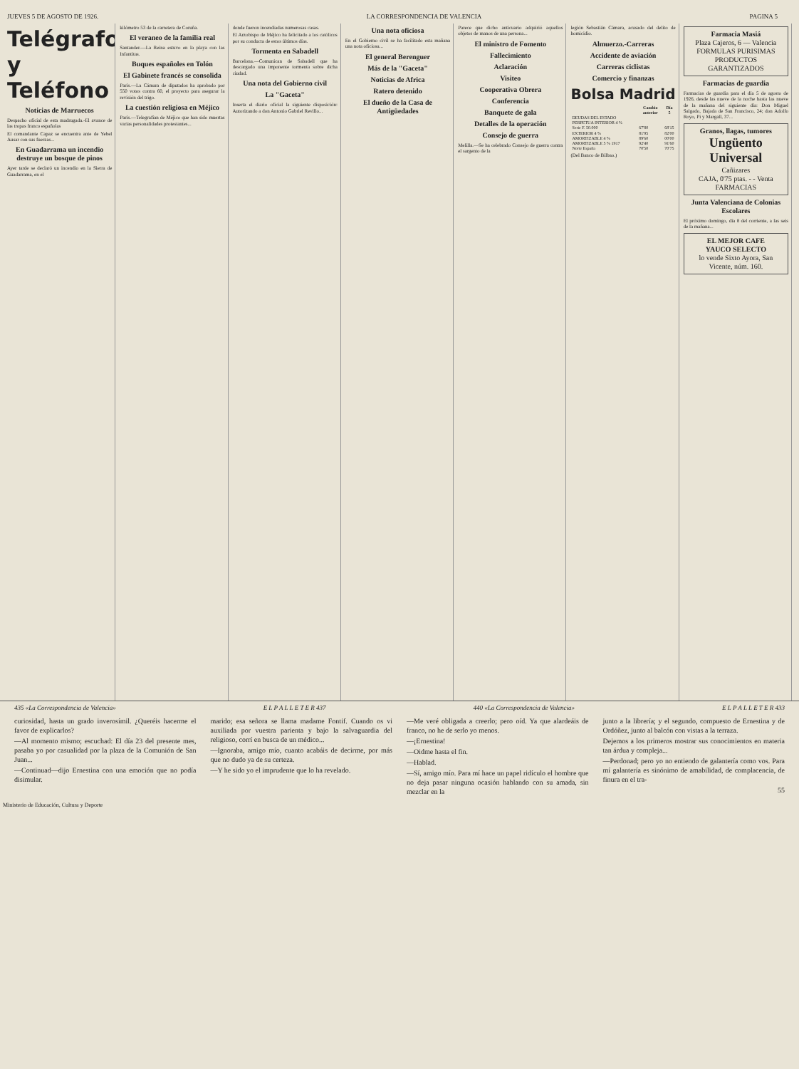JUEVES 5 DE AGOSTO DE 1926. LA CORRESPONDENCIA DE VALENCIA PAGINA 5
Telégrafo y Teléfono
Noticias de Marruecos
Despacho oficial de esta madrugada.-El avance de las tropas franco españolas
El comandante Capaz se encuentra ante de Yebel Ausar con sus fuerzas...
En Guadarrama un incendio destruye un bosque de pinos
Ayer tarde se declaró un incendio en la Sierra de Guadarrama, en el
kilómetro 53 de la carretera de Coruña.
El veraneo de la familia real
Santander.—La Reina estuvo en la playa con las Infantitas.
Buques españoles en Tolón
El Gabinete francés se consolida
París.—La Cámara de diputados ha aprobado por 550 votos contra 60, el proyecto para asegurar la revisión del trigo.
La cuestión religiosa en Méjico
París.—Telegrafían de Méjico que han sido muertas varias personalidades protestantes...
donde fueron incendiadas numerosas casas.
El Arzobispo de Méjico ha felicitado a los católicos por su conducta de estos últimos días.
Tormenta en Sabadell
Barcelona.—Comunican de Sabadell que ha descargado una imponente tormenta sobre dicha ciudad.
Una nota del Gobierno civil
La "Gaceta"
Inserta el diario oficial la siguiente disposición: Autorizando a don Antonio Gabriel Revillo...
Una nota oficiosa
En el Gobierno civil se ha facilitado esta mañana una nota oficiosa...
El general Berenguer
Más de la "Gaceta"
Noticias de Africa
Ratero detenido
El dueño de la Casa de Antigüedades
Parece que dicho anticuario adquirió aquellos objetos de manos de una persona...
El ministro de Fomento
Fallecimiento
Aclaración
Visiteo
Cooperativa Obrera
Conferencia
Banquete de gala
Detalles de la operación
Consejo de guerra
Melilla.—Se ha celebrado Consejo de guerra contra el sargento de la
legión Sebastián Cámara, acusado del delito de homicidio.
Almuerzo.-Carreras
Accidente de aviación
Carreras ciclistas
Comercio y finanzas
Bolsa Madrid
| | Cambio anterior | Día 5 |
| --- | --- | --- |
| DEUDAS DEL ESTADO PERPETUA INTERIOR 4 % | | |
| Serie F. 50.000 | 67'80 | 68'15 |
| EXTERIOR 4 % | 81'95 | 82'00 |
| AMORTIZABLE 4 % | 89'60 | 00'00 |
| AMORTIZABLE 5 % 1917 | 92'40 | 91'60 |
| Norte España | 70'50 | 70'75 |
(Del Banco de Bilbao.)
Farmacia Masiá
Plaza Cajeros, 6 — Valencia
FORMULAS PURISIMAS
PRODUCTOS GARANTIZADOS
Farmacias de guardia
Farmacias de guardia para el día 5 de agosto de 1926, desde las nueve de la noche hasta las nueve de la mañana del siguiente día: Don Miguel Salgado, Bajada de San Francisco, 24; don Adolfo Royo, Pi y Margall, 37...
Granos, llagas, tumores
Ungüento Universal
Cañizares
CAJA, 0'75 ptas. - - Venta FARMACIAS
Junta Valenciana de Colonias Escolares
El próximo domingo, día 8 del corriente, a las seis de la mañana...
EL MEJOR CAFE
YAUCO SELECTO
lo vende Sixto Ayora, San Vicente, núm. 160.
435 «La Correspondencia de Valencia» E L P A L L E T E R 437 440 «La Correspondencia de Valencia» E L P A L L E T E R 433
curiosidad, hasta un grado inverosímil. ¿Queréis hacerme el favor de explicarlos?
—Al momento mismo; escuchad: El día 23 del presente mes, pasaba yo por casualidad por la plaza de la Comunión de San Juan...
—Continuad—dijo Ernestina con una emoción que no podía disimular.
marido; esa señora se llama madame Fontif. Cuando os vi auxiliada por vuestra parienta y bajo la salvaguardia del religioso, corrí en busca de un médico...
—Ignoraba, amigo mío, cuanto acabáis de decirme, por más que no dudo ya de su certeza.
—Y he sido yo el imprudente que lo ha revelado.
—Me veré obligada a creerlo; pero oíd. Ya que alardeáis de franco, no he de serlo yo menos.
—¡Ernestina!
—Oidme hasta el fin.
—Hablad.
—Sí, amigo mío. Para mí hace un papel ridículo el hombre que no deja pasar ninguna ocasión hablando con su amada, sin mezclar en la
junto a la librería; y el segundo, compuesto de Ernestina y de Ordóñez, junto al balcón con vistas a la terraza.
Dejemos a los primeros mostrar sus conocimientos en materia tan árdua y compleja...
—Perdonad; pero yo no entiendo de galantería como vos. Para mí galantería es sinónimo de amabilidad, de complacencia, de finura en el tra-
55
Ministerio de Educación, Cultura y Deporte